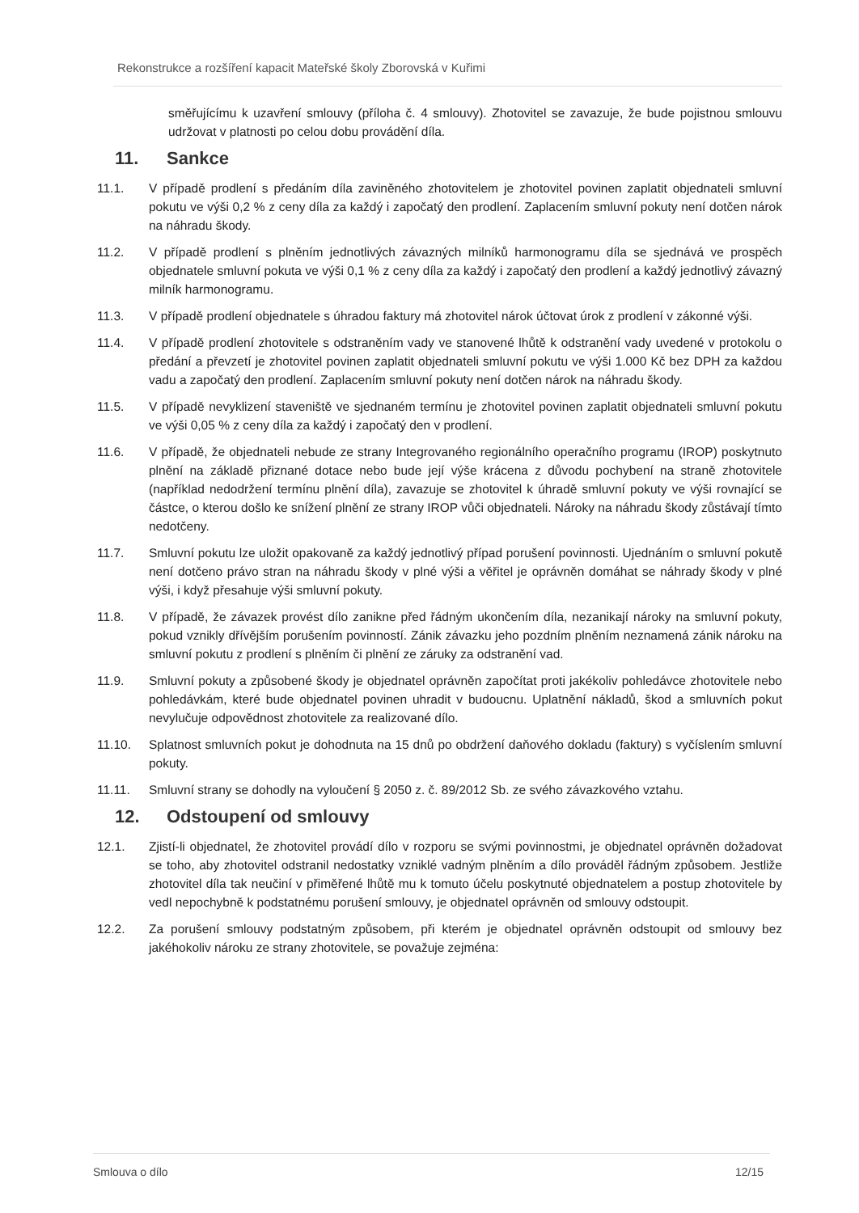Rekonstrukce a rozšíření kapacit Mateřské školy Zborovská v Kuřimi
směřujícímu k uzavření smlouvy (příloha č. 4 smlouvy). Zhotovitel se zavazuje, že bude pojistnou smlouvu udržovat v platnosti po celou dobu provádění díla.
11. Sankce
11.1. V případě prodlení s předáním díla zaviněného zhotovitelem je zhotovitel povinen zaplatit objednateli smluvní pokutu ve výši 0,2 % z ceny díla za každý i započatý den prodlení. Zaplacením smluvní pokuty není dotčen nárok na náhradu škody.
11.2. V případě prodlení s plněním jednotlivých závazných milníků harmonogramu díla se sjednává ve prospěch objednatele smluvní pokuta ve výši 0,1 % z ceny díla za každý i započatý den prodlení a každý jednotlivý závazný milník harmonogramu.
11.3. V případě prodlení objednatele s úhradou faktury má zhotovitel nárok účtovat úrok z prodlení v zákonné výši.
11.4. V případě prodlení zhotovitele s odstraněním vady ve stanovené lhůtě k odstranění vady uvedené v protokolu o předání a převzetí je zhotovitel povinen zaplatit objednateli smluvní pokutu ve výši 1.000 Kč bez DPH za každou vadu a započatý den prodlení. Zaplacením smluvní pokuty není dotčen nárok na náhradu škody.
11.5. V případě nevyklizení staveniště ve sjednaném termínu je zhotovitel povinen zaplatit objednateli smluvní pokutu ve výši 0,05 % z ceny díla za každý i započatý den v prodlení.
11.6. V případě, že objednateli nebude ze strany Integrovaného regionálního operačního programu (IROP) poskytnuto plnění na základě přiznané dotace nebo bude její výše krácena z důvodu pochybení na straně zhotovitele (například nedodržení termínu plnění díla), zavazuje se zhotovitel k úhradě smluvní pokuty ve výši rovnající se částce, o kterou došlo ke snížení plnění ze strany IROP vůči objednateli. Nároky na náhradu škody zůstávají tímto nedotčeny.
11.7. Smluvní pokutu lze uložit opakovaně za každý jednotlivý případ porušení povinnosti. Ujednáním o smluvní pokutě není dotčeno právo stran na náhradu škody v plné výši a věřitel je oprávněn domáhat se náhrady škody v plné výši, i když přesahuje výši smluvní pokuty.
11.8. V případě, že závazek provést dílo zanikne před řádným ukončením díla, nezanikají nároky na smluvní pokuty, pokud vznikly dřívějším porušením povinností. Zánik závazku jeho pozdním plněním neznamená zánik nároku na smluvní pokutu z prodlení s plněním či plnění ze záruky za odstranění vad.
11.9. Smluvní pokuty a způsobené škody je objednatel oprávněn započítat proti jakékoliv pohledávce zhotovitele nebo pohledávkám, které bude objednatel povinen uhradit v budoucnu. Uplatnění nákladů, škod a smluvních pokut nevylučuje odpovědnost zhotovitele za realizované dílo.
11.10. Splatnost smluvních pokut je dohodnuta na 15 dnů po obdržení daňového dokladu (faktury) s vyčíslením smluvní pokuty.
11.11. Smluvní strany se dohodly na vyloučení § 2050 z. č. 89/2012 Sb. ze svého závazkového vztahu.
12. Odstoupení od smlouvy
12.1. Zjistí-li objednatel, že zhotovitel provádí dílo v rozporu se svými povinnostmi, je objednatel oprávněn dožadovat se toho, aby zhotovitel odstranil nedostatky vzniklé vadným plněním a dílo prováděl řádným způsobem. Jestliže zhotovitel díla tak neučiní v přiměřené lhůtě mu k tomuto účelu poskytnuté objednatelem a postup zhotovitele by vedl nepochybně k podstatnému porušení smlouvy, je objednatel oprávněn od smlouvy odstoupit.
12.2. Za porušení smlouvy podstatným způsobem, při kterém je objednatel oprávněn odstoupit od smlouvy bez jakéhokoliv nároku ze strany zhotovitele, se považuje zejména:
Smlouva o dílo 12/15